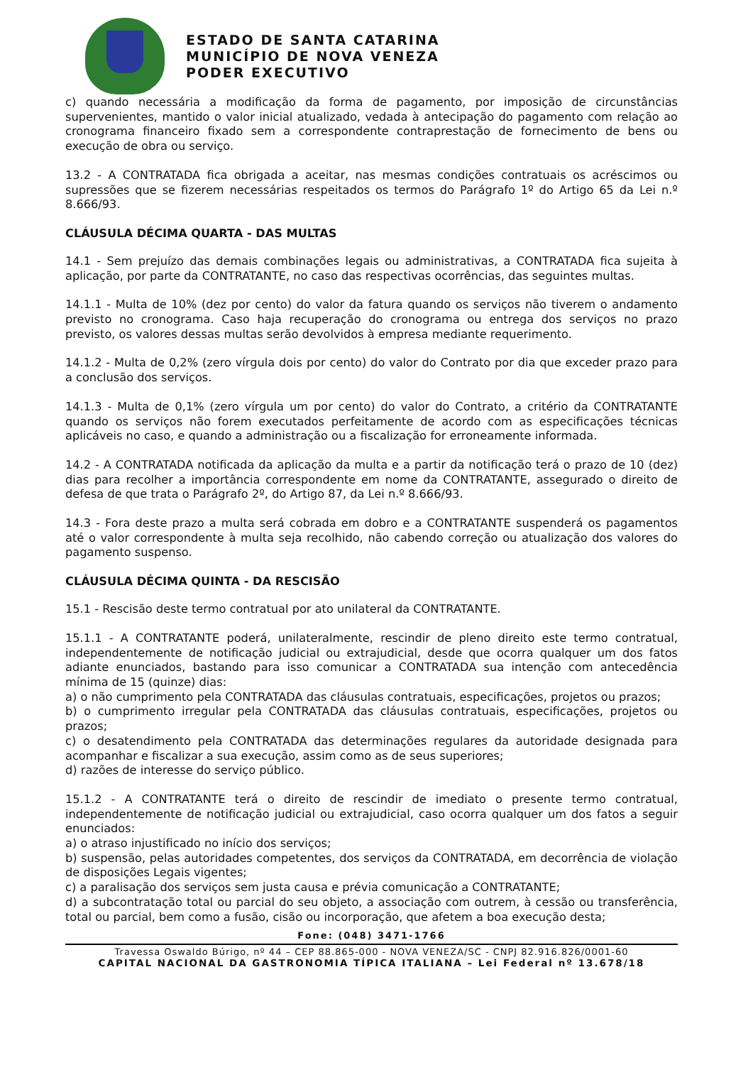ESTADO DE SANTA CATARINA
MUNICÍPIO DE NOVA VENEZA
PODER EXECUTIVO
c) quando necessária a modificação da forma de pagamento, por imposição de circunstâncias supervenientes, mantido o valor inicial atualizado, vedada à antecipação do pagamento com relação ao cronograma financeiro fixado sem a correspondente contraprestação de fornecimento de bens ou execução de obra ou serviço.
13.2 - A CONTRATADA fica obrigada a aceitar, nas mesmas condições contratuais os acréscimos ou supressões que se fizerem necessárias respeitados os termos do Parágrafo 1º do Artigo 65 da Lei n.º 8.666/93.
CLÁUSULA DÉCIMA QUARTA - DAS MULTAS
14.1 - Sem prejuízo das demais combinações legais ou administrativas, a CONTRATADA fica sujeita à aplicação, por parte da CONTRATANTE, no caso das respectivas ocorrências, das seguintes multas.
14.1.1 - Multa de 10% (dez por cento) do valor da fatura quando os serviços não tiverem o andamento previsto no cronograma. Caso haja recuperação do cronograma ou entrega dos serviços no prazo previsto, os valores dessas multas serão devolvidos à empresa mediante requerimento.
14.1.2 - Multa de 0,2% (zero vírgula dois por cento) do valor do Contrato por dia que exceder prazo para a conclusão dos serviços.
14.1.3 - Multa de 0,1% (zero vírgula um por cento) do valor do Contrato, a critério da CONTRATANTE quando os serviços não forem executados perfeitamente de acordo com as especificações técnicas aplicáveis no caso, e quando a administração ou a fiscalização for erroneamente informada.
14.2 - A CONTRATADA notificada da aplicação da multa e a partir da notificação terá o prazo de 10 (dez) dias para recolher a importância correspondente em nome da CONTRATANTE, assegurado o direito de defesa de que trata o Parágrafo 2º, do Artigo 87, da Lei n.º 8.666/93.
14.3 - Fora deste prazo a multa será cobrada em dobro e a CONTRATANTE suspenderá os pagamentos até o valor correspondente à multa seja recolhido, não cabendo correção ou atualização dos valores do pagamento suspenso.
CLÁUSULA DÉCIMA QUINTA - DA RESCISÃO
15.1 - Rescisão deste termo contratual por ato unilateral da CONTRATANTE.
15.1.1 - A CONTRATANTE poderá, unilateralmente, rescindir de pleno direito este termo contratual, independentemente de notificação judicial ou extrajudicial, desde que ocorra qualquer um dos fatos adiante enunciados, bastando para isso comunicar a CONTRATADA sua intenção com antecedência mínima de 15 (quinze) dias:
a) o não cumprimento pela CONTRATADA das cláusulas contratuais, especificações, projetos ou prazos;
b) o cumprimento irregular pela CONTRATADA das cláusulas contratuais, especificações, projetos ou prazos;
c) o desatendimento pela CONTRATADA das determinações regulares da autoridade designada para acompanhar e fiscalizar a sua execução, assim como as de seus superiores;
d) razões de interesse do serviço público.
15.1.2 - A CONTRATANTE terá o direito de rescindir de imediato o presente termo contratual, independentemente de notificação judicial ou extrajudicial, caso ocorra qualquer um dos fatos a seguir enunciados:
a) o atraso injustificado no início dos serviços;
b) suspensão, pelas autoridades competentes, dos serviços da CONTRATADA, em decorrência de violação de disposições Legais vigentes;
c) a paralisação dos serviços sem justa causa e prévia comunicação a CONTRATANTE;
d) a subcontratação total ou parcial do seu objeto, a associação com outrem, à cessão ou transferência, total ou parcial, bem como a fusão, cisão ou incorporação, que afetem a boa execução desta;
Fone: (048) 3471-1766
Travessa Oswaldo Búrigo, nº 44 – CEP 88.865-000 - NOVA VENEZA/SC - CNPJ 82.916.826/0001-60
CAPITAL NACIONAL DA GASTRONOMIA TÍPICA ITALIANA – Lei Federal nº 13.678/18